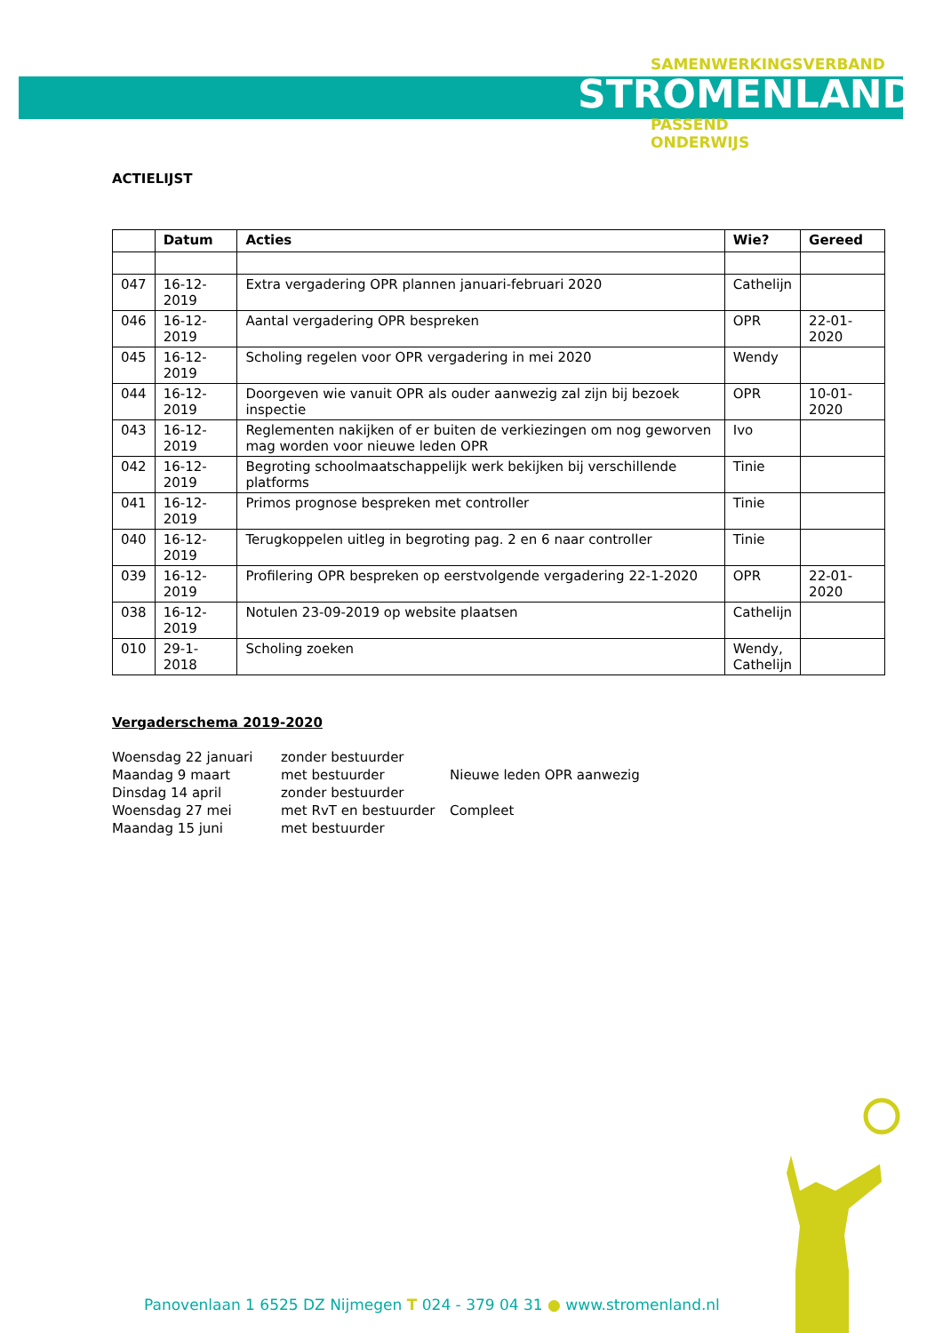SAMENWERKINGSVERBAND
STROMENLAND
PASSEND
ONDERWIJS
ACTIELIJST
| | Datum | Acties | Wie? | Gereed |
| --- | --- | --- | --- | --- |
| 047 | 16-12-2019 | Extra vergadering OPR plannen januari-februari 2020 | Cathelijn | |
| 046 | 16-12-2019 | Aantal vergadering OPR bespreken | OPR | 22-01-2020 |
| 045 | 16-12-2019 | Scholing regelen voor OPR vergadering in mei 2020 | Wendy | |
| 044 | 16-12-2019 | Doorgeven wie vanuit OPR als ouder aanwezig zal zijn bij bezoek inspectie | OPR | 10-01-2020 |
| 043 | 16-12-2019 | Reglementen nakijken of er buiten de verkiezingen om nog geworven mag worden voor nieuwe leden OPR | Ivo | |
| 042 | 16-12-2019 | Begroting schoolmaatschappelijk werk bekijken bij verschillende platforms | Tinie | |
| 041 | 16-12-2019 | Primos prognose bespreken met controller | Tinie | |
| 040 | 16-12-2019 | Terugkoppelen uitleg in begroting pag. 2 en 6 naar controller | Tinie | |
| 039 | 16-12-2019 | Profilering OPR bespreken op eerstvolgende vergadering 22-1-2020 | OPR | 22-01-2020 |
| 038 | 16-12-2019 | Notulen 23-09-2019 op website plaatsen | Cathelijn | |
| 010 | 29-1-2018 | Scholing zoeken | Wendy, Cathelijn | |
Vergaderschema 2019-2020
| Woensdag 22 januari | zonder bestuurder | |
| Maandag 9 maart | met bestuurder | Nieuwe leden OPR aanwezig |
| Dinsdag 14 april | zonder bestuurder | |
| Woensdag 27 mei | met RvT en bestuurder | Compleet |
| Maandag 15 juni | met bestuurder | |
Panovenlaan 1 6525 DZ Nijmegen T 024 - 379 04 31 ● www.stromenland.nl